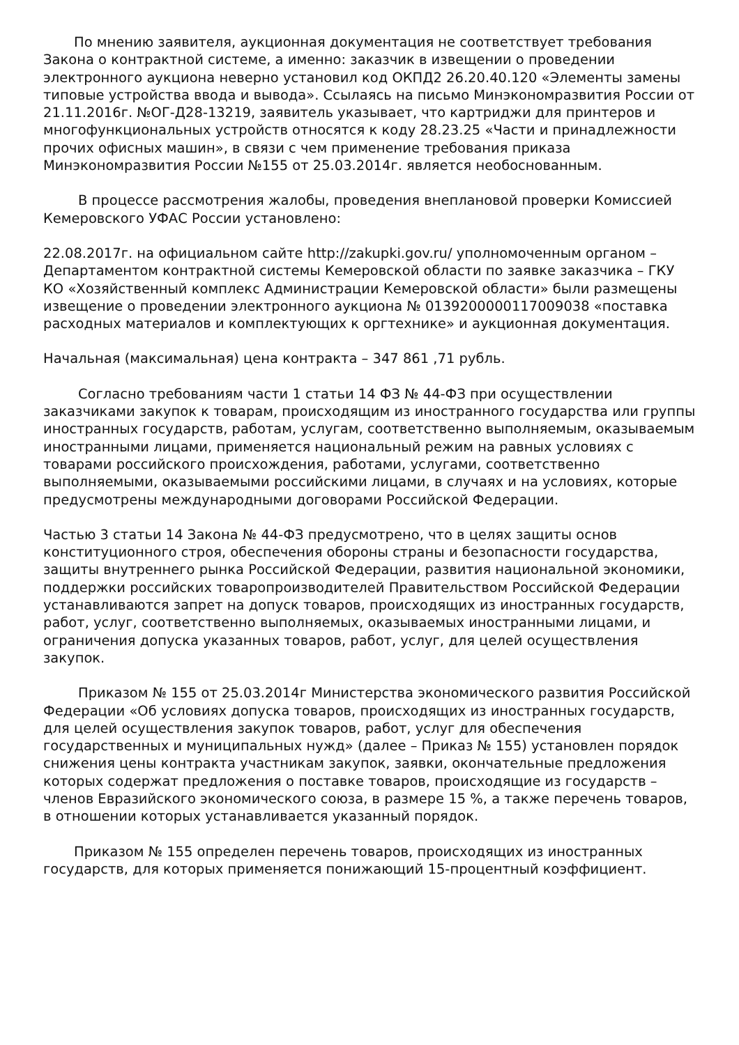По мнению заявителя, аукционная документация не соответствует требования Закона о контрактной системе, а именно: заказчик в извещении о проведении электронного аукциона неверно установил код ОКПД2 26.20.40.120 «Элементы замены типовые устройства ввода и вывода». Ссылаясь на письмо Минэкономразвития России от 21.11.2016г. №ОГ-Д28-13219, заявитель указывает, что картриджи для принтеров и многофункциональных устройств относятся к коду 28.23.25 «Части и принадлежности прочих офисных машин», в связи с чем применение требования приказа Минэкономразвития России №155 от 25.03.2014г. является необоснованным.
В процессе рассмотрения жалобы, проведения внеплановой проверки Комиссией Кемеровского УФАС России установлено:
22.08.2017г. на официальном сайте http://zakupki.gov.ru/ уполномоченным органом – Департаментом контрактной системы Кемеровской области по заявке заказчика – ГКУ КО «Хозяйственный комплекс Администрации Кемеровской области» были размещены извещение о проведении электронного аукциона № 0139200000117009038 «поставка расходных материалов и комплектующих к оргтехнике» и аукционная документация.
Начальная (максимальная) цена контракта – 347 861 ,71 рубль.
Согласно требованиям части 1 статьи 14 ФЗ № 44-ФЗ при осуществлении заказчиками закупок к товарам, происходящим из иностранного государства или группы иностранных государств, работам, услугам, соответственно выполняемым, оказываемым иностранными лицами, применяется национальный режим на равных условиях с товарами российского происхождения, работами, услугами, соответственно выполняемыми, оказываемыми российскими лицами, в случаях и на условиях, которые предусмотрены международными договорами Российской Федерации.
Частью 3 статьи 14 Закона № 44-ФЗ предусмотрено, что в целях защиты основ конституционного строя, обеспечения обороны страны и безопасности государства, защиты внутреннего рынка Российской Федерации, развития национальной экономики, поддержки российских товаропроизводителей Правительством Российской Федерации устанавливаются запрет на допуск товаров, происходящих из иностранных государств, работ, услуг, соответственно выполняемых, оказываемых иностранными лицами, и ограничения допуска указанных товаров, работ, услуг, для целей осуществления закупок.
Приказом № 155 от 25.03.2014г Министерства экономического развития Российской Федерации «Об условиях допуска товаров, происходящих из иностранных государств, для целей осуществления закупок товаров, работ, услуг для обеспечения государственных и муниципальных нужд» (далее – Приказ № 155) установлен порядок снижения цены контракта участникам закупок, заявки, окончательные предложения которых содержат предложения о поставке товаров, происходящие из государств – членов Евразийского экономического союза, в размере 15 %, а также перечень товаров, в отношении которых устанавливается указанный порядок.
Приказом № 155 определен перечень товаров, происходящих из иностранных государств, для которых применяется понижающий 15-процентный коэффициент.